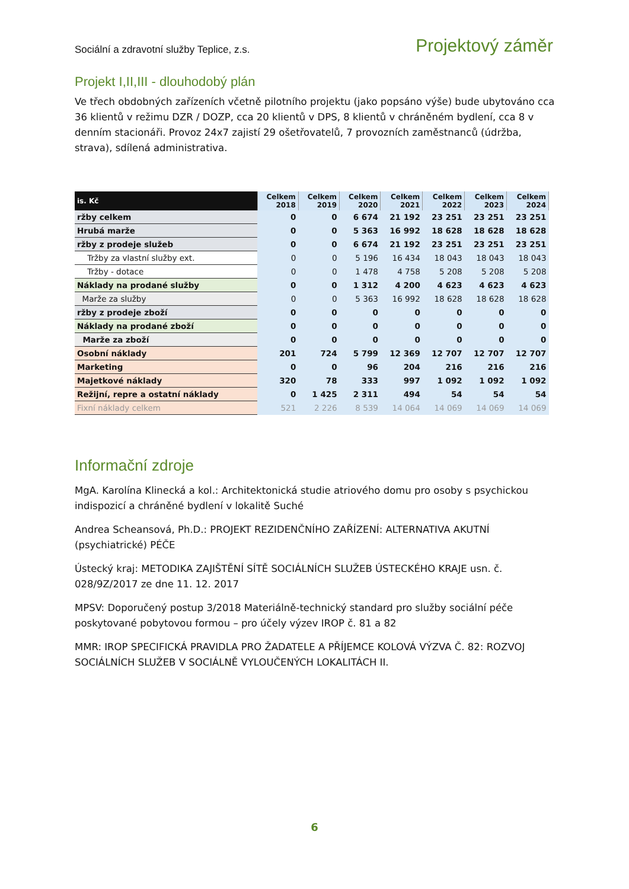Sociální a zdravotní služby Teplice, z.s. Projektový záměr
Projekt I,II,III - dlouhodobý plán
Ve třech obdobných zařízeních včetně pilotního projektu (jako popsáno výše) bude ubytováno cca 36 klientů v režimu DZR / DOZP, cca 20 klientů v DPS, 8 klientů v chráněném bydlení, cca 8 v denním stacionáři. Provoz 24x7 zajistí 29 ošetřovatelů, 7 provozních zaměstnanců (údržba, strava), sdílená administrativa.
| is. Kč | Celkem 2018 | Celkem 2019 | Celkem 2020 | Celkem 2021 | Celkem 2022 | Celkem 2023 | Celkem 2024 |
| --- | --- | --- | --- | --- | --- | --- | --- |
| ržby celkem | 0 | 0 | 6 674 | 21 192 | 23 251 | 23 251 | 23 251 |
| Hrubá marže | 0 | 0 | 5 363 | 16 992 | 18 628 | 18 628 | 18 628 |
| ržby z prodeje služeb | 0 | 0 | 6 674 | 21 192 | 23 251 | 23 251 | 23 251 |
| Tržby za vlastní služby ext. | 0 | 0 | 5 196 | 16 434 | 18 043 | 18 043 | 18 043 |
| Tržby - dotace | 0 | 0 | 1 478 | 4 758 | 5 208 | 5 208 | 5 208 |
| Náklady na prodané služby | 0 | 0 | 1 312 | 4 200 | 4 623 | 4 623 | 4 623 |
| Marže za služby | 0 | 0 | 5 363 | 16 992 | 18 628 | 18 628 | 18 628 |
| ržby z prodeje zboží | 0 | 0 | 0 | 0 | 0 | 0 | 0 |
| Náklady na prodané zboží | 0 | 0 | 0 | 0 | 0 | 0 | 0 |
| Marže za zboží | 0 | 0 | 0 | 0 | 0 | 0 | 0 |
| Osobní náklady | 201 | 724 | 5 799 | 12 369 | 12 707 | 12 707 | 12 707 |
| Marketing | 0 | 0 | 96 | 204 | 216 | 216 | 216 |
| Majetkové náklady | 320 | 78 | 333 | 997 | 1 092 | 1 092 | 1 092 |
| Režijní, repre a ostatní náklady | 0 | 1 425 | 2 311 | 494 | 54 | 54 | 54 |
| Fixní náklady celkem | 521 | 2 226 | 8 539 | 14 064 | 14 069 | 14 069 | 14 069 |
Informační zdroje
MgA. Karolína Klinecká a kol.: Architektonická studie atriového domu pro osoby s psychickou indispozicí a chráněné bydlení v lokalitě Suché
Andrea Scheansová, Ph.D.: PROJEKT REZIDENČNÍHO ZAŘÍZENÍ: ALTERNATIVA AKUTNÍ (psychiatrické) PÉČE
Ústecký kraj: METODIKA ZAJIŠTĚNÍ SÍTĚ SOCIÁLNÍCH SLUŽEB ÚSTECKÉHO KRAJE usn. č. 028/9Z/2017 ze dne 11. 12. 2017
MPSV: Doporučený postup 3/2018 Materiálně-technický standard pro služby sociální péče poskytované pobytovou formou – pro účely výzev IROP č. 81 a 82
MMR: IROP SPECIFICKÁ PRAVIDLA PRO ŽADATELE A PŘÍJEMCE KOLOVÁ VÝZVA Č. 82: ROZVOJ SOCIÁLNÍCH SLUŽEB V SOCIÁLNĚ VYLOUČENÝCH LOKALITÁCH II.
6